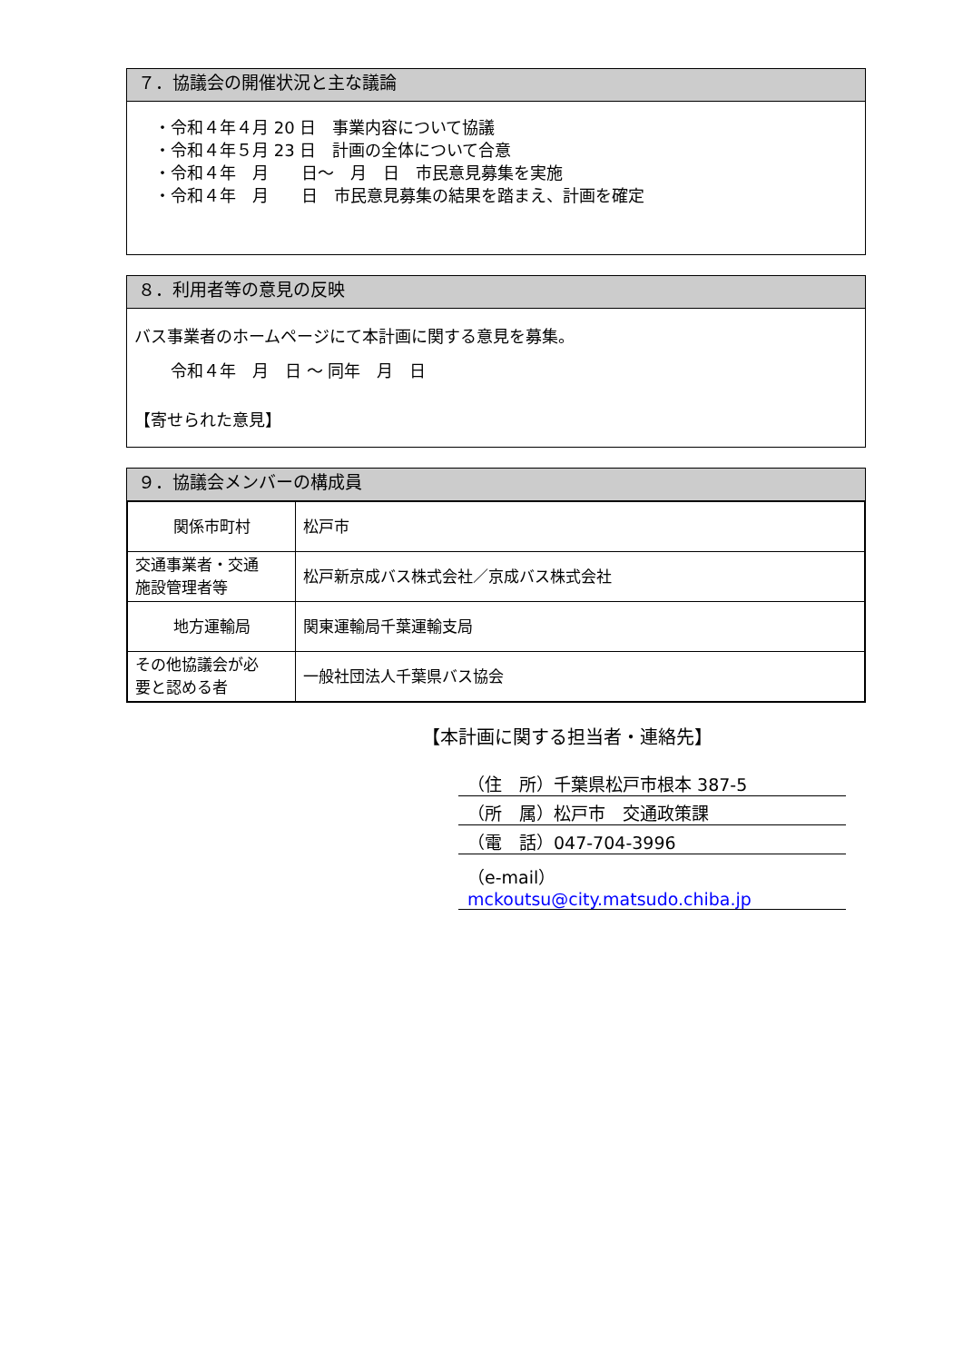７．協議会の開催状況と主な議論
・令和４年４月 20 日　事業内容について協議
・令和４年５月 23 日　計画の全体について合意
・令和４年　月　　日～　月　日　市民意見募集を実施
・令和４年　月　　日　市民意見募集の結果を踏まえ、計画を確定
８．利用者等の意見の反映
バス事業者のホームページにて本計画に関する意見を募集。
令和４年　月　日 ～ 同年　月　日
【寄せられた意見】
９．協議会メンバーの構成員
| 関係市町村 | 松戸市 |
| 交通事業者・交通 施設管理者等 | 松戸新京成バス株式会社／京成バス株式会社 |
| 地方運輸局 | 関東運輸局千葉運輸支局 |
| その他協議会が必 要と認める者 | 一般社団法人千葉県バス協会 |
【本計画に関する担当者・連絡先】
（住　所）千葉県松戸市根本 387-5
（所　属）松戸市　交通政策課
（電　話）047-704-3996
（e-mail）mckoutsu@city.matsudo.chiba.jp